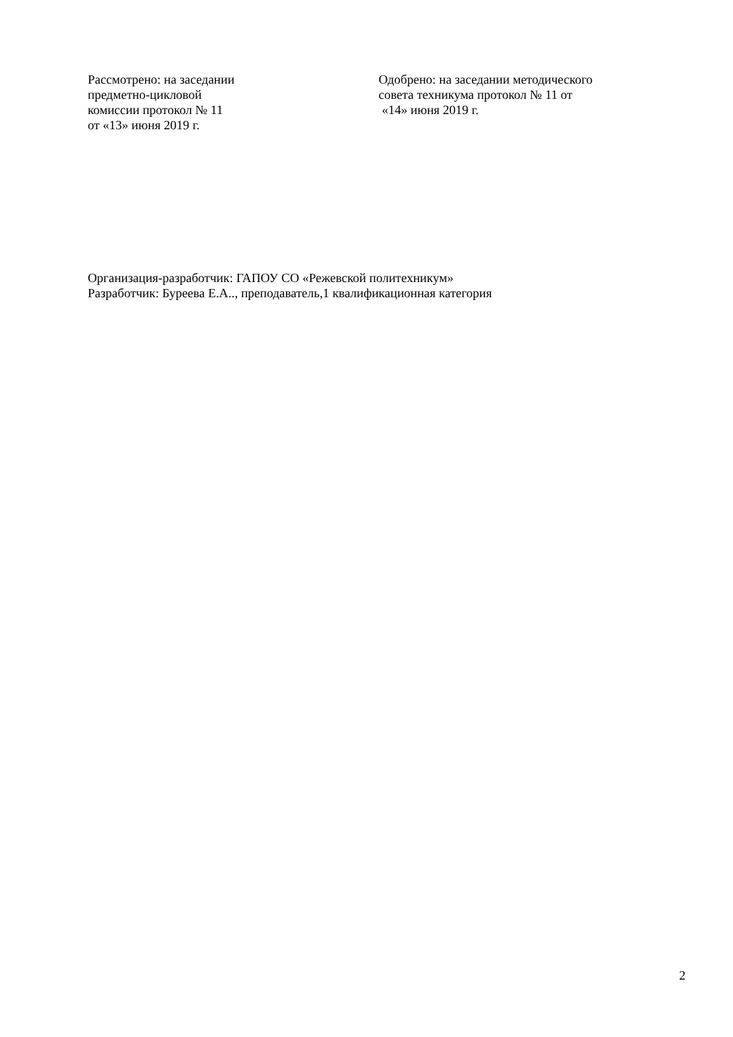Рассмотрено: на заседании
предметно-цикловой
комиссии протокол № 11
от «13» июня 2019 г.
Одобрено: на заседании методического
совета техникума протокол № 11 от
«14» июня 2019 г.
Организация-разработчик: ГАПОУ СО «Режевской политехникум»
Разработчик: Буреева Е.А.., преподаватель,1 квалификационная категория
2